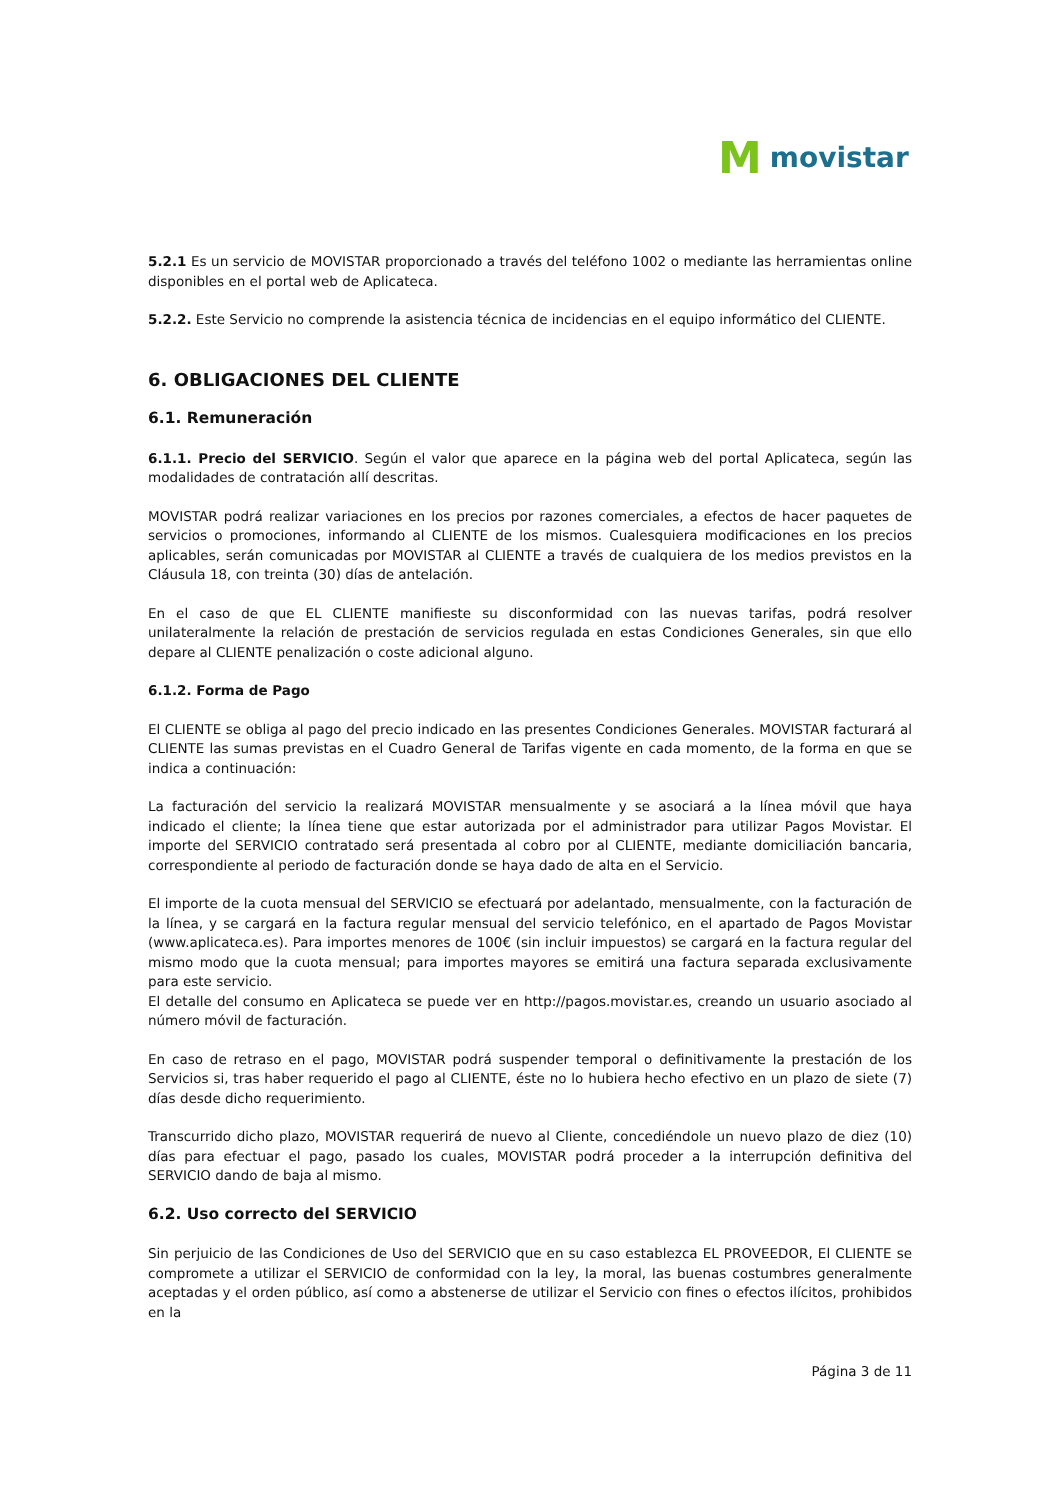Mmovistar
5.2.1 Es un servicio de MOVISTAR proporcionado a través del teléfono 1002 o mediante las herramientas online disponibles en el portal web de Aplicateca.
5.2.2. Este Servicio no comprende la asistencia técnica de incidencias en el equipo informático del CLIENTE.
6. OBLIGACIONES DEL CLIENTE
6.1. Remuneración
6.1.1. Precio del SERVICIO. Según el valor que aparece en la página web del portal Aplicateca, según las modalidades de contratación allí descritas.
MOVISTAR podrá realizar variaciones en los precios por razones comerciales, a efectos de hacer paquetes de servicios o promociones, informando al CLIENTE de los mismos. Cualesquiera modificaciones en los precios aplicables, serán comunicadas por MOVISTAR al CLIENTE a través de cualquiera de los medios previstos en la Cláusula 18, con treinta (30) días de antelación.
En el caso de que EL CLIENTE manifieste su disconformidad con las nuevas tarifas, podrá resolver unilateralmente la relación de prestación de servicios regulada en estas Condiciones Generales, sin que ello depare al CLIENTE penalización o coste adicional alguno.
6.1.2. Forma de Pago
El CLIENTE se obliga al pago del precio indicado en las presentes Condiciones Generales. MOVISTAR facturará al CLIENTE las sumas previstas en el Cuadro General de Tarifas vigente en cada momento, de la forma en que se indica a continuación:
La facturación del servicio la realizará MOVISTAR mensualmente y se asociará a la línea móvil que haya indicado el cliente; la línea tiene que estar autorizada por el administrador para utilizar Pagos Movistar. El importe del SERVICIO contratado será presentada al cobro por al CLIENTE, mediante domiciliación bancaria, correspondiente al periodo de facturación donde se haya dado de alta en el Servicio.
El importe de la cuota mensual del SERVICIO se efectuará por adelantado, mensualmente, con la facturación de la línea, y se cargará en la factura regular mensual del servicio telefónico, en el apartado de Pagos Movistar (www.aplicateca.es). Para importes menores de 100€ (sin incluir impuestos) se cargará en la factura regular del mismo modo que la cuota mensual; para importes mayores se emitirá una factura separada exclusivamente para este servicio.
El detalle del consumo en Aplicateca se puede ver en http://pagos.movistar.es, creando un usuario asociado al número móvil de facturación.
En caso de retraso en el pago, MOVISTAR podrá suspender temporal o definitivamente la prestación de los Servicios si, tras haber requerido el pago al CLIENTE, éste no lo hubiera hecho efectivo en un plazo de siete (7) días desde dicho requerimiento.
Transcurrido dicho plazo, MOVISTAR requerirá de nuevo al Cliente, concediéndole un nuevo plazo de diez (10) días para efectuar el pago, pasado los cuales, MOVISTAR podrá proceder a la interrupción definitiva del SERVICIO dando de baja al mismo.
6.2. Uso correcto del SERVICIO
Sin perjuicio de las Condiciones de Uso del SERVICIO que en su caso establezca EL PROVEEDOR, El CLIENTE se compromete a utilizar el SERVICIO de conformidad con la ley, la moral, las buenas costumbres generalmente aceptadas y el orden público, así como a abstenerse de utilizar el Servicio con fines o efectos ilícitos, prohibidos en la
Página 3 de 11